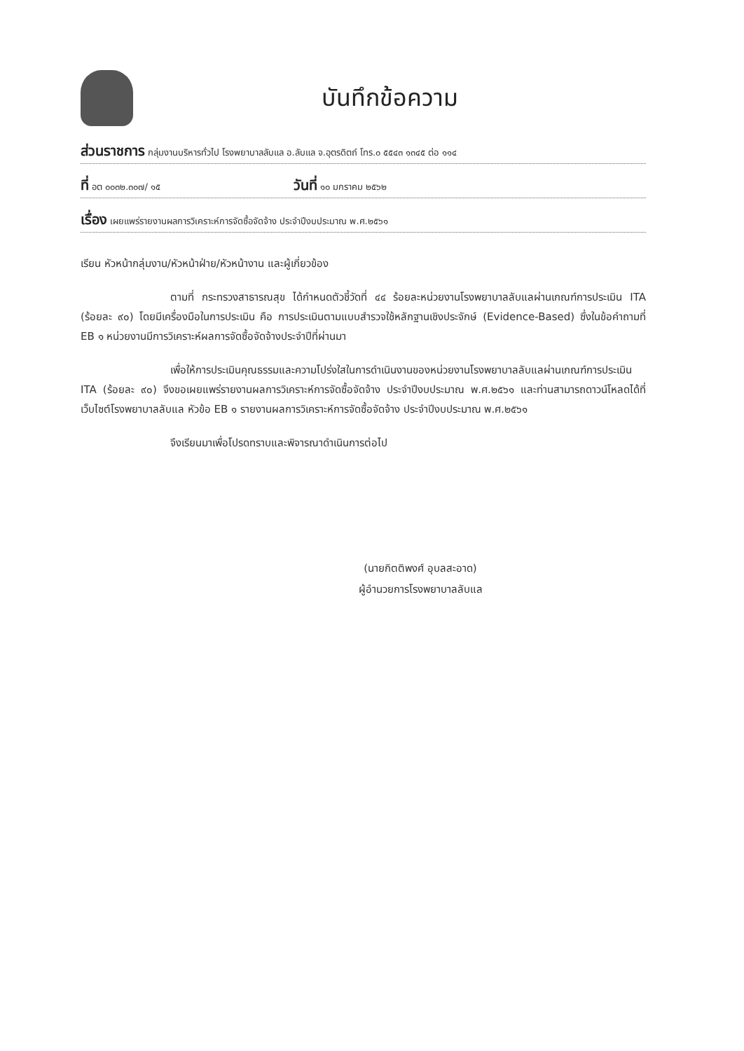บันทึกข้อความ
ส่วนราชการ กลุ่มงานบริหารทั่วไป โรงพยาบาลลับแล อ.ลับแล จ.อุตรดิตถ์ โทร.๐ ๕๕๔๓ ๑๓๔๕ ต่อ ๑๑๔
ที่ อต ๐๐๓๒.๓๐๗/ ๑๕ วันที่ ๑๐ มกราคม ๒๕๖๒
เรื่อง เผยแพร่รายงานผลการวิเคราะห์การจัดซื้อจัดจ้าง ประจำปีงบประมาณ พ.ศ.๒๕๖๑
เรียน หัวหน้ากลุ่มงาน/หัวหน้าฝ่าย/หัวหน้างาน และผู้เกี่ยวข้อง
ตามที่ กระทรวงสาธารณสุข ได้กำหนดตัวชี้วัดที่ ๔๔ ร้อยละหน่วยงานโรงพยาบาลลับแลผ่านเกณฑ์การประเมิน ITA (ร้อยละ ๙๐) โดยมีเครื่องมือในการประเมิน คือ การประเมินตามแบบสำรวจใช้หลักฐานเชิงประจักษ์ (Evidence-Based) ซึ่งในข้อคำถามที่ EB ๑ หน่วยงานมีการวิเคราะห์ผลการจัดซื้อจัดจ้างประจำปีที่ผ่านมา
เพื่อให้การประเมินคุณธรรมและความโปร่งใสในการดำเนินงานของหน่วยงานโรงพยาบาลลับแลผ่านเกณฑ์การประเมิน ITA (ร้อยละ ๙๐) จึงขอเผยแพร่รายงานผลการวิเคราะห์การจัดซื้อจัดจ้าง ประจำปีงบประมาณ พ.ศ.๒๕๖๑ และท่านสามารถดาวน์โหลดได้ที่เว็บไซต์โรงพยาบาลลับแล หัวข้อ EB ๑ รายงานผลการวิเคราะห์การจัดซื้อจัดจ้าง ประจำปีงบประมาณ พ.ศ.๒๕๖๑
จึงเรียนมาเพื่อโปรดทราบและพิจารณาดำเนินการต่อไป
(นายกิตติพงศ์ อุบลสะอาด)
ผู้อำนวยการโรงพยาบาลลับแล